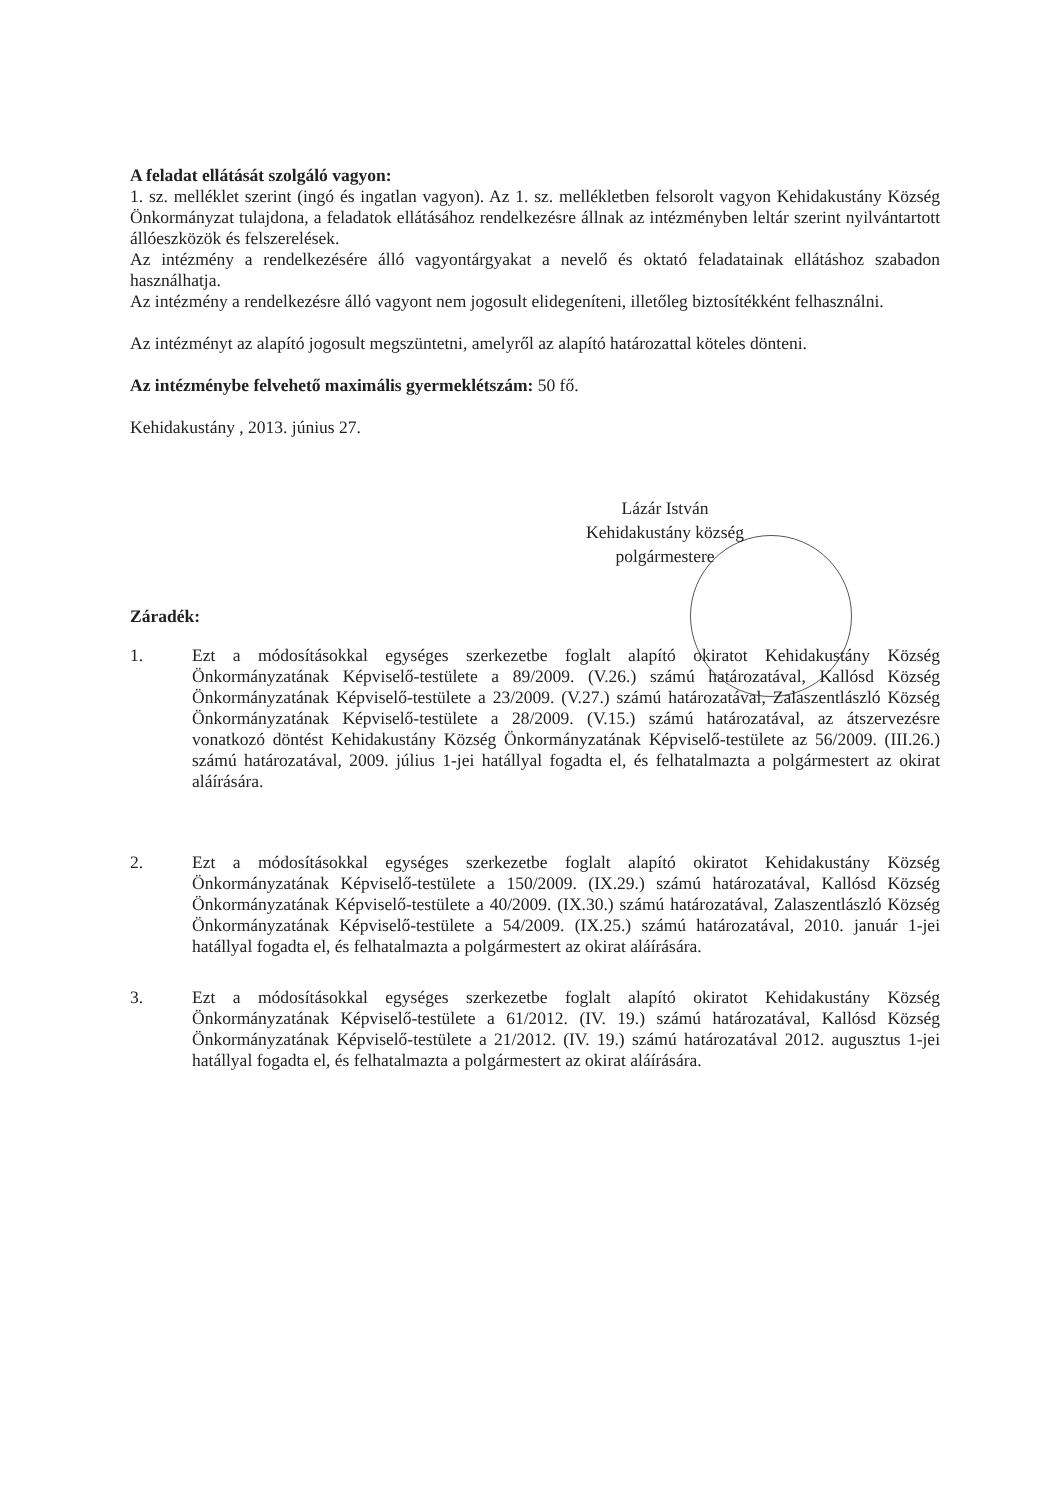A feladat ellátását szolgáló vagyon:
1. sz. melléklet szerint (ingó és ingatlan vagyon). Az 1. sz. mellékletben felsorolt vagyon Kehidakustány Község Önkormányzat tulajdona, a feladatok ellátásához rendelkezésre állnak az intézményben leltár szerint nyilvántartott állóeszközök és felszerelések.
Az intézmény a rendelkezésére álló vagyontárgyakat a nevelő és oktató feladatainak ellátáshoz szabadon használhatja.
Az intézmény a rendelkezésre álló vagyont nem jogosult elidegeníteni, illetőleg biztosítékként felhasználni.
Az intézményt az alapító jogosult megszüntetni, amelyről az alapító határozattal köteles dönteni.
Az intézménybe felvehető maximális gyermeklétszám: 50 fő.
Kehidakustány , 2013. június 27.
Lázár István
Kehidakustány község
polgármestere
Záradék:
1. Ezt a módosításokkal egységes szerkezetbe foglalt alapító okiratot Kehidakustány Község Önkormányzatának Képviselő-testülete a 89/2009. (V.26.) számú határozatával, Kallósd Község Önkormányzatának Képviselő-testülete a 23/2009. (V.27.) számú határozatával, Zalaszentlászló Község Önkormányzatának Képviselő-testülete a 28/2009. (V.15.) számú határozatával, az átszervezésre vonatkozó döntést Kehidakustány Község Önkormányzatának Képviselő-testülete az 56/2009. (III.26.) számú határozatával, 2009. július 1-jei hatállyal fogadta el, és felhatalmazta a polgármestert az okirat aláírására.
2. Ezt a módosításokkal egységes szerkezetbe foglalt alapító okiratot Kehidakustány Község Önkormányzatának Képviselő-testülete a 150/2009. (IX.29.) számú határozatával, Kallósd Község Önkormányzatának Képviselő-testülete a 40/2009. (IX.30.) számú határozatával, Zalaszentlászló Község Önkormányzatának Képviselő-testülete a 54/2009. (IX.25.) számú határozatával, 2010. január 1-jei hatállyal fogadta el, és felhatalmazta a polgármestert az okirat aláírására.
3. Ezt a módosításokkal egységes szerkezetbe foglalt alapító okiratot Kehidakustány Község Önkormányzatának Képviselő-testülete a 61/2012. (IV. 19.) számú határozatával, Kallósd Község Önkormányzatának Képviselő-testülete a 21/2012. (IV. 19.) számú határozatával 2012. augusztus 1-jei hatállyal fogadta el, és felhatalmazta a polgármestert az okirat aláírására.